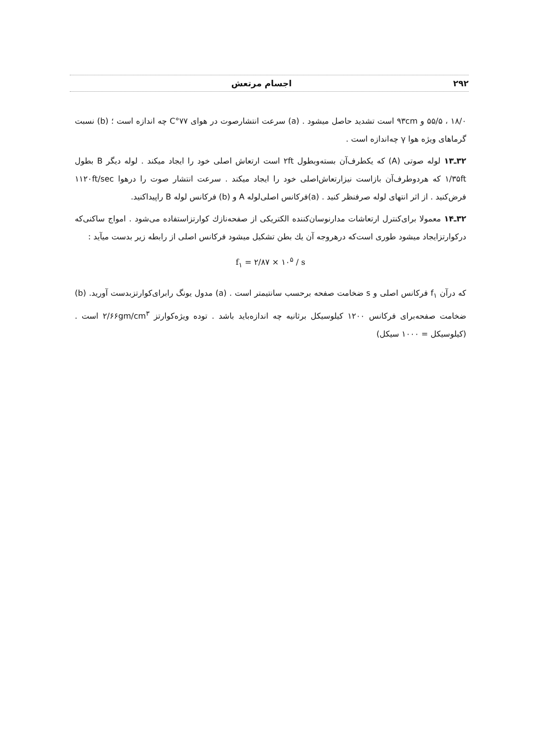۲۹۲ اجسام مرتعش
۱۸/۰ ، ۵۵/۵ و ۹۳cm است تشدید حاصل میشود . (a) سرعت انتشارصوت در هوای ۷۷°C چه اندازه است ؛ (b) نسبت گرماهای ویژه هوا γ چه‌اندازه است .
۳۲ـ۱۳ لوله صوتی (A) که یکطرف‌آن بسته‌وبطول ۲ft است ارتعاش اصلی خود را ایجاد میکند . لوله دیگر B بطول ۱/۳۵ft که هردوطرف‌آن بازاست نیزارتعاش‌اصلی خود را ایجاد میکند . سرعت انتشار صوت را درهوا ۱۱۲۰ft/sec فرض‌کنید . از اثر انتهای لوله صرفنظر کنید . (a)فرکانس اصلی‌لوله A و (b) فرکانس لوله B راپیداکنید.
۳۲ـ۱۴ معمولا برای‌کنترل ارتعاشات مدارنوسان‌کننده الکتریکی از صفحه‌نازك کوارتزاستفاده می‌شود . امواج ساکنی‌که درکوارتزایجاد میشود طوری است‌که درهروجه آن یك بطن تشکیل میشود فرکانس اصلی از رابطه زیر بدست میآید :
f<sub>۱</sub> = ۲/۸۷ × ۱۰<sup>۵</sup> / s
که درآن f<sub>۱</sub> فرکانس اصلی و s ضخامت صفحه برحسب سانتیمتر است . (a) مدول یونگ رابرای‌کوارتزبدست آورید. (b) ضخامت صفحه‌برای فرکانس ۱۲۰۰ کیلوسیکل برثانیه چه اندازه‌باید باشد . توده ویژه‌کوارتز ۲/۶۶gm/cm<sup>۳</sup> است . (کیلوسیکل = ۱۰۰۰ سیکل)